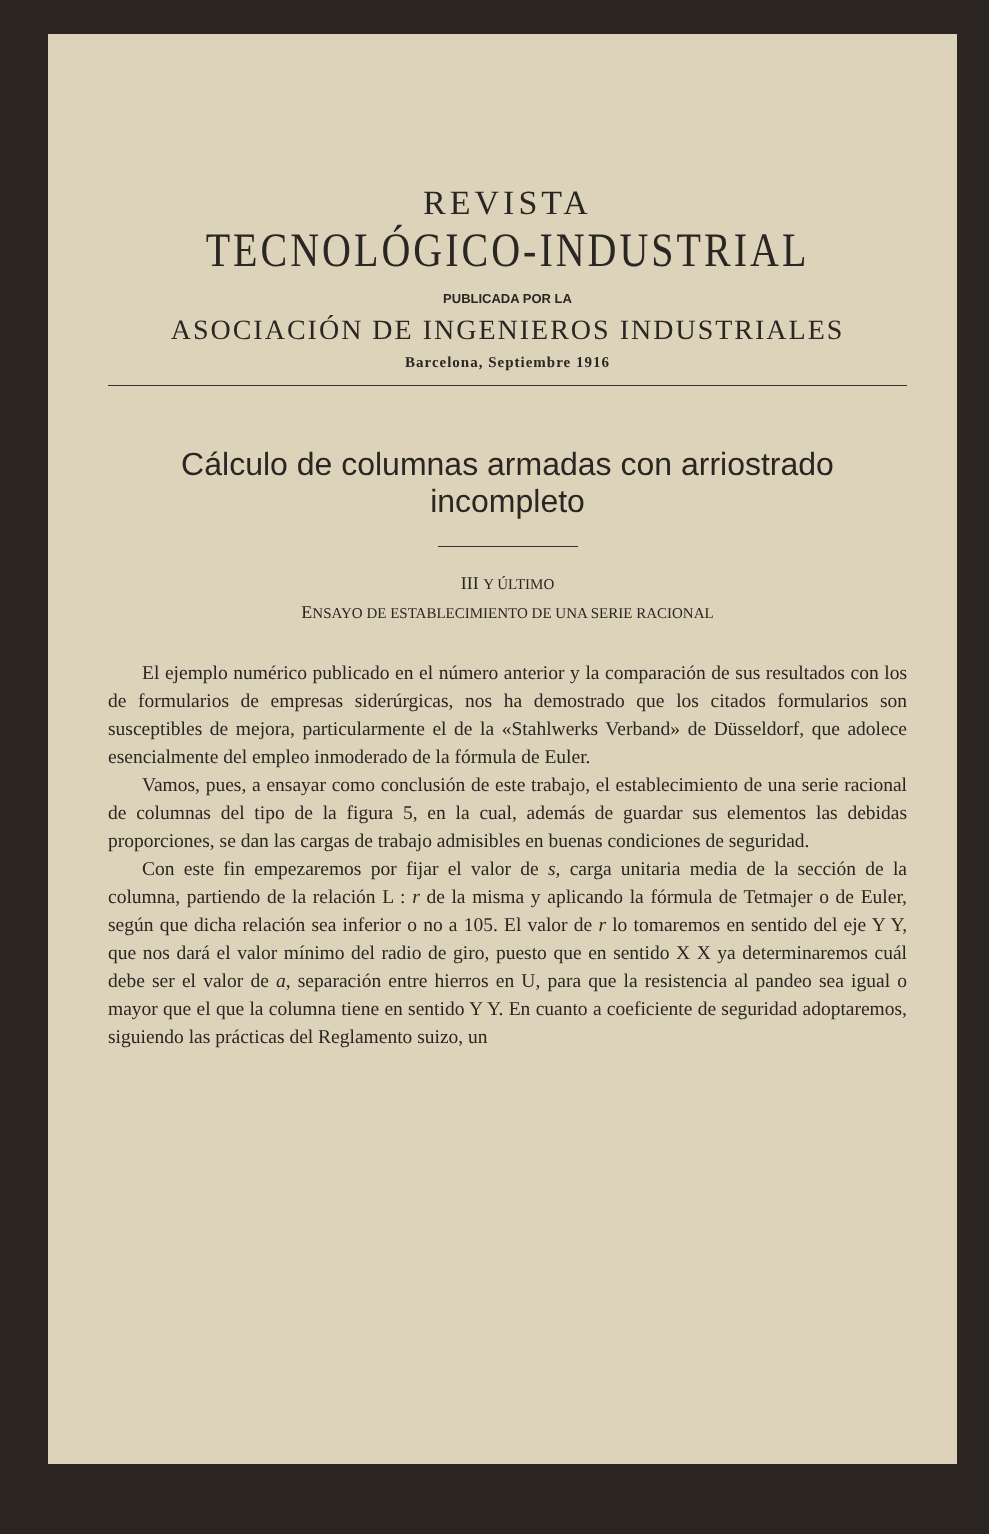REVISTA
TECNOLÓGICO-INDUSTRIAL
PUBLICADA POR LA
ASOCIACIÓN DE INGENIEROS INDUSTRIALES
Barcelona, Septiembre 1916
Cálculo de columnas armadas con arriostrado incompleto
III Y ÚLTIMO
ENSAYO DE ESTABLECIMIENTO DE UNA SERIE RACIONAL
El ejemplo numérico publicado en el número anterior y la comparación de sus resultados con los de formularios de empresas siderúrgicas, nos ha demostrado que los citados formularios son susceptibles de mejora, particularmente el de la «Stahlwerks Verband» de Düsseldorf, que adolece esencialmente del empleo inmoderado de la fórmula de Euler.
Vamos, pues, a ensayar como conclusión de este trabajo, el establecimiento de una serie racional de columnas del tipo de la figura 5, en la cual, además de guardar sus elementos las debidas proporciones, se dan las cargas de trabajo admisibles en buenas condiciones de seguridad.
Con este fin empezaremos por fijar el valor de s, carga unitaria media de la sección de la columna, partiendo de la relación L : r de la misma y aplicando la fórmula de Tetmajer o de Euler, según que dicha relación sea inferior o no a 105. El valor de r lo tomaremos en sentido del eje Y Y, que nos dará el valor mínimo del radio de giro, puesto que en sentido X X ya determinaremos cuál debe ser el valor de a, separación entre hierros en U, para que la resistencia al pandeo sea igual o mayor que el que la columna tiene en sentido Y Y. En cuanto a coeficiente de seguridad adoptaremos, siguiendo las prácticas del Reglamento suizo, un